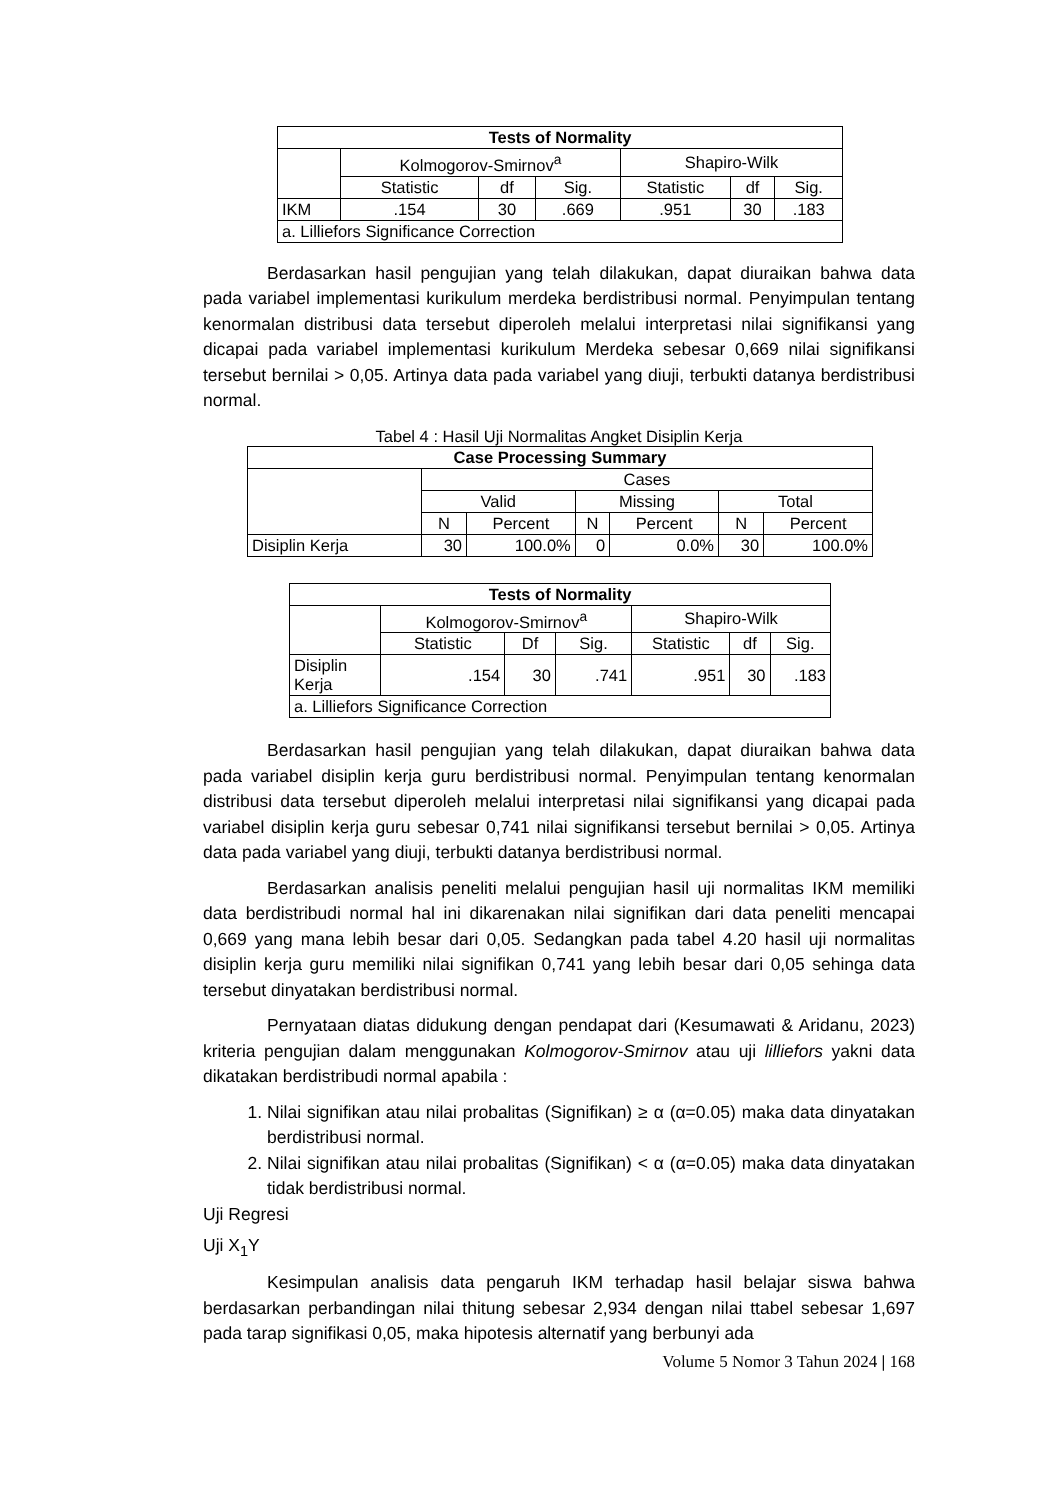| Tests of Normality | | | | | | |
| --- | --- | --- | --- | --- | --- | --- |
| | Kolmogorov-Smirnov<sup>a</sup> | | | Shapiro-Wilk | | |
| | Statistic | df | Sig. | Statistic | df | Sig. |
| IKM | .154 | 30 | .669 | .951 | 30 | .183 |
| a. Lilliefors Significance Correction | | | | | | |
Berdasarkan hasil pengujian yang telah dilakukan, dapat diuraikan bahwa data pada variabel implementasi kurikulum merdeka berdistribusi normal. Penyimpulan tentang kenormalan distribusi data tersebut diperoleh melalui interpretasi nilai signifikansi yang dicapai pada variabel implementasi kurikulum Merdeka sebesar 0,669 nilai signifikansi tersebut bernilai > 0,05. Artinya data pada variabel yang diuji, terbukti datanya berdistribusi normal.
Tabel 4 : Hasil Uji Normalitas Angket Disiplin Kerja
| Case Processing Summary | | | | | | |
| --- | --- | --- | --- | --- | --- | --- |
| | Cases | | | | | |
| | Valid | | Missing | | Total | |
| | N | Percent | N | Percent | N | Percent |
| Disiplin Kerja | 30 | 100.0% | 0 | 0.0% | 30 | 100.0% |
| Tests of Normality | | | | | | |
| --- | --- | --- | --- | --- | --- | --- |
| | Kolmogorov-Smirnov<sup>a</sup> | | | Shapiro-Wilk | | |
| | Statistic | Df | Sig. | Statistic | df | Sig. |
| Disiplin Kerja | .154 | 30 | .741 | .951 | 30 | .183 |
| a. Lilliefors Significance Correction | | | | | | |
Berdasarkan hasil pengujian yang telah dilakukan, dapat diuraikan bahwa data pada variabel disiplin kerja guru berdistribusi normal. Penyimpulan tentang kenormalan distribusi data tersebut diperoleh melalui interpretasi nilai signifikansi yang dicapai pada variabel disiplin kerja guru sebesar 0,741 nilai signifikansi tersebut bernilai > 0,05. Artinya data pada variabel yang diuji, terbukti datanya berdistribusi normal.
Berdasarkan analisis peneliti melalui pengujian hasil uji normalitas IKM memiliki data berdistribudi normal hal ini dikarenakan nilai signifikan dari data peneliti mencapai 0,669 yang mana lebih besar dari 0,05. Sedangkan pada tabel 4.20 hasil uji normalitas disiplin kerja guru memiliki nilai signifikan 0,741 yang lebih besar dari 0,05 sehinga data tersebut dinyatakan berdistribusi normal.
Pernyataan diatas didukung dengan pendapat dari (Kesumawati & Aridanu, 2023) kriteria pengujian dalam menggunakan Kolmogorov-Smirnov atau uji lilliefors yakni data dikatakan berdistribudi normal apabila :
1. Nilai signifikan atau nilai probalitas (Signifikan) ≥ α (α=0.05) maka data dinyatakan berdistribusi normal.
2. Nilai signifikan atau nilai probalitas (Signifikan) < α (α=0.05) maka data dinyatakan tidak berdistribusi normal.
Uji Regresi
Uji X<sub>1</sub>Y
Kesimpulan analisis data pengaruh IKM terhadap hasil belajar siswa bahwa berdasarkan perbandingan nilai thitung sebesar 2,934 dengan nilai ttabel sebesar 1,697 pada tarap signifikasi 0,05, maka hipotesis alternatif yang berbunyi ada
Volume 5 Nomor 3 Tahun 2024 | 168